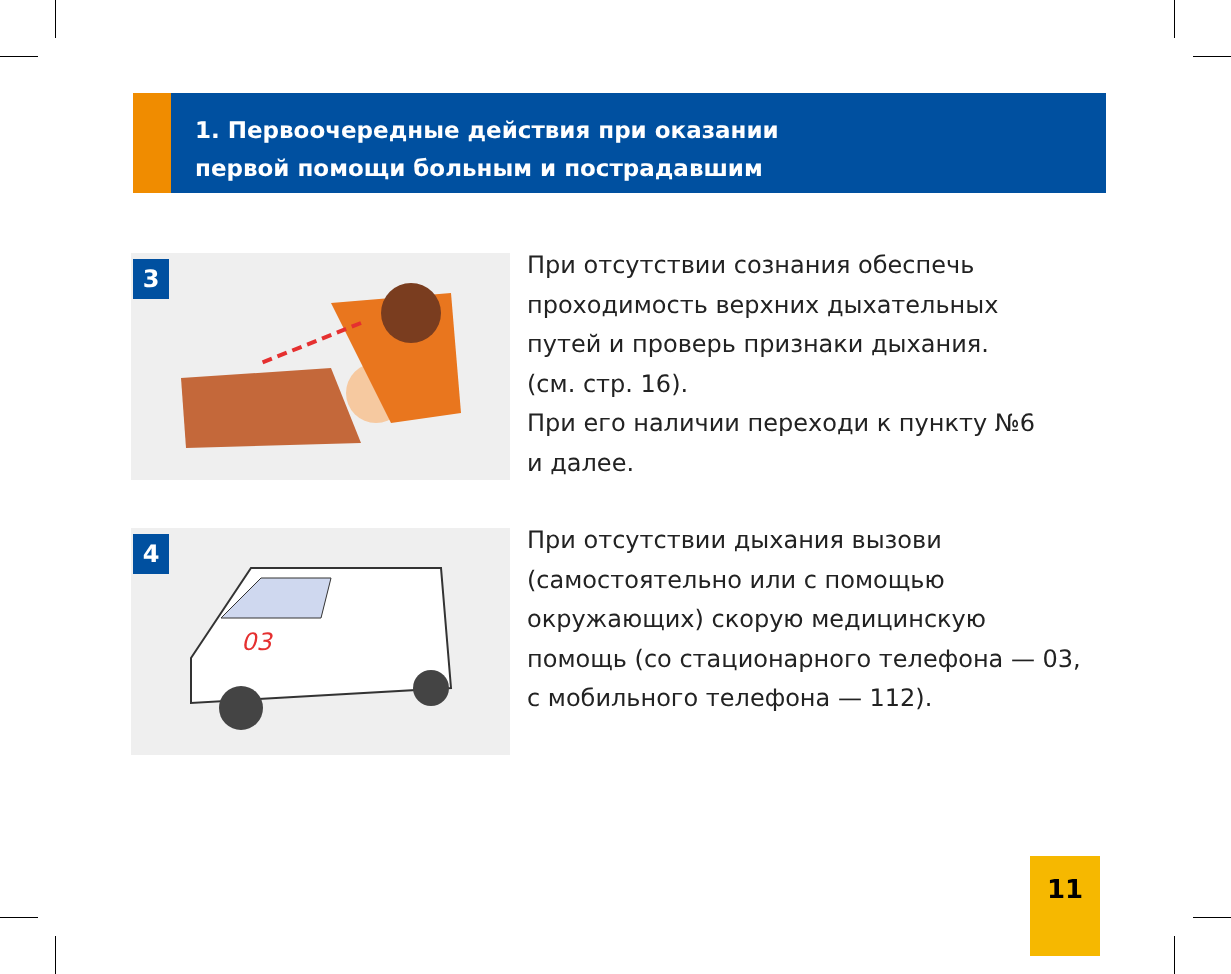1. Первоочередные действия при оказании
первой помощи больным и пострадавшим
3
При отсутствии сознания обеспечь
проходимость верхних дыхательных
путей и проверь признаки дыхания.
(см. стр. 16).
При его наличии переходи к пункту №6
и далее.
4
03
При отсутствии дыхания вызови
(самостоятельно или с помощью
окружающих) скорую медицинскую
помощь (со стационарного телефона — 03,
с мобильного телефона — 112).
11